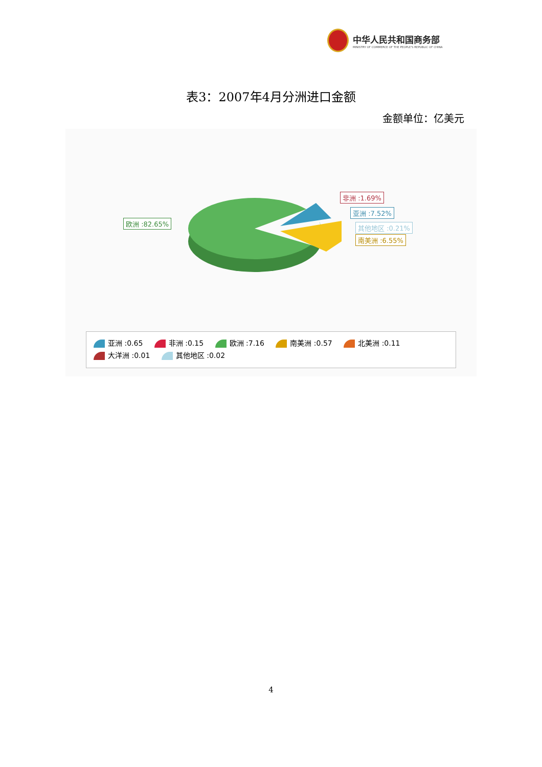中华人民共和国商务部
MINISTRY OF COMMERCE OF THE PEOPLE'S REPUBLIC OF CHINA
表3：2007年4月分洲进口金额
金额单位：亿美元
欧洲 :82.65%
非洲 :1.69%
亚洲 :7.52%
其他地区 :0.21%
南美洲 :6.55%
亚洲 :0.65 非洲 :0.15 欧洲 :7.16 南美洲 :0.57 北美洲 :0.11
大洋洲 :0.01 其他地区 :0.02
4